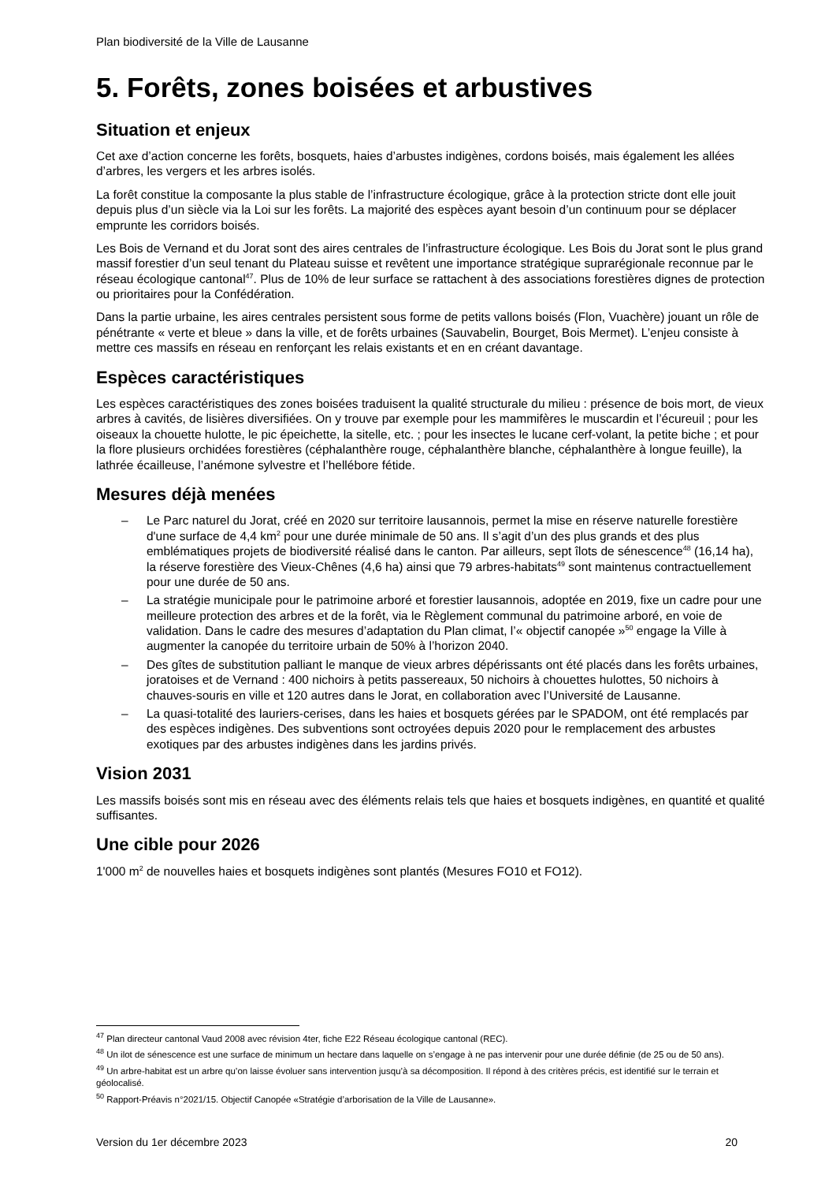Plan biodiversité de la Ville de Lausanne
5. Forêts, zones boisées et arbustives
Situation et enjeux
Cet axe d’action concerne les forêts, bosquets, haies d’arbustes indigènes, cordons boisés, mais également les allées d’arbres, les vergers et les arbres isolés.
La forêt constitue la composante la plus stable de l’infrastructure écologique, grâce à la protection stricte dont elle jouit depuis plus d’un siècle via la Loi sur les forêts. La majorité des espèces ayant besoin d’un continuum pour se déplacer emprunte les corridors boisés.
Les Bois de Vernand et du Jorat sont des aires centrales de l’infrastructure écologique. Les Bois du Jorat sont le plus grand massif forestier d’un seul tenant du Plateau suisse et revêtent une importance stratégique suprarégionale reconnue par le réseau écologique cantonal<sup>47</sup>. Plus de 10% de leur surface se rattachent à des associations forestières dignes de protection ou prioritaires pour la Confédération.
Dans la partie urbaine, les aires centrales persistent sous forme de petits vallons boisés (Flon, Vuachère) jouant un rôle de pénétrante « verte et bleue » dans la ville, et de forêts urbaines (Sauvabelin, Bourget, Bois Mermet). L’enjeu consiste à mettre ces massifs en réseau en renforçant les relais existants et en en créant davantage.
Espèces caractéristiques
Les espèces caractéristiques des zones boisées traduisent la qualité structurale du milieu : présence de bois mort, de vieux arbres à cavités, de lisières diversifiées. On y trouve par exemple pour les mammifères le muscardin et l’écureuil ; pour les oiseaux la chouette hulotte, le pic épeichette, la sitelle, etc. ; pour les insectes le lucane cerf-volant, la petite biche ; et pour la flore plusieurs orchidées forestières (céphalanthère rouge, céphalanthère blanche, céphalanthère à longue feuille), la lathrée écailleuse, l’anémone sylvestre et l’hellébore fétide.
Mesures déjà menées
– Le Parc naturel du Jorat, créé en 2020 sur territoire lausannois, permet la mise en réserve naturelle forestière d'une surface de 4,4 km<sup>2</sup> pour une durée minimale de 50 ans. Il s’agit d’un des plus grands et des plus emblématiques projets de biodiversité réalisé dans le canton. Par ailleurs, sept îlots de sénescence<sup>48</sup> (16,14 ha), la réserve forestière des Vieux-Chênes (4,6 ha) ainsi que 79 arbres-habitats<sup>49</sup> sont maintenus contractuellement pour une durée de 50 ans.
– La stratégie municipale pour le patrimoine arboré et forestier lausannois, adoptée en 2019, fixe un cadre pour une meilleure protection des arbres et de la forêt, via le Règlement communal du patrimoine arboré, en voie de validation. Dans le cadre des mesures d’adaptation du Plan climat, l’« objectif canopée »<sup>50</sup> engage la Ville à augmenter la canopée du territoire urbain de 50% à l’horizon 2040.
– Des gîtes de substitution palliant le manque de vieux arbres dépérissants ont été placés dans les forêts urbaines, joratoises et de Vernand : 400 nichoirs à petits passereaux, 50 nichoirs à chouettes hulottes, 50 nichoirs à chauves-souris en ville et 120 autres dans le Jorat, en collaboration avec l’Université de Lausanne.
– La quasi-totalité des lauriers-cerises, dans les haies et bosquets gérées par le SPADOM, ont été remplacés par des espèces indigènes. Des subventions sont octroyées depuis 2020 pour le remplacement des arbustes exotiques par des arbustes indigènes dans les jardins privés.
Vision 2031
Les massifs boisés sont mis en réseau avec des éléments relais tels que haies et bosquets indigènes, en quantité et qualité suffisantes.
Une cible pour 2026
1'000 m<sup>2</sup> de nouvelles haies et bosquets indigènes sont plantés (Mesures FO10 et FO12).
<sup>47</sup> Plan directeur cantonal Vaud 2008 avec révision 4ter, fiche E22 Réseau écologique cantonal (REC).
<sup>48</sup> Un ilot de sénescence est une surface de minimum un hectare dans laquelle on s’engage à ne pas intervenir pour une durée définie (de 25 ou de 50 ans).
<sup>49</sup> Un arbre-habitat est un arbre qu’on laisse évoluer sans intervention jusqu’à sa décomposition. Il répond à des critères précis, est identifié sur le terrain et géolocalisé.
<sup>50</sup> Rapport-Préavis n°2021/15. Objectif Canopée «Stratégie d’arborisation de la Ville de Lausanne».
Version du 1er décembre 2023 20